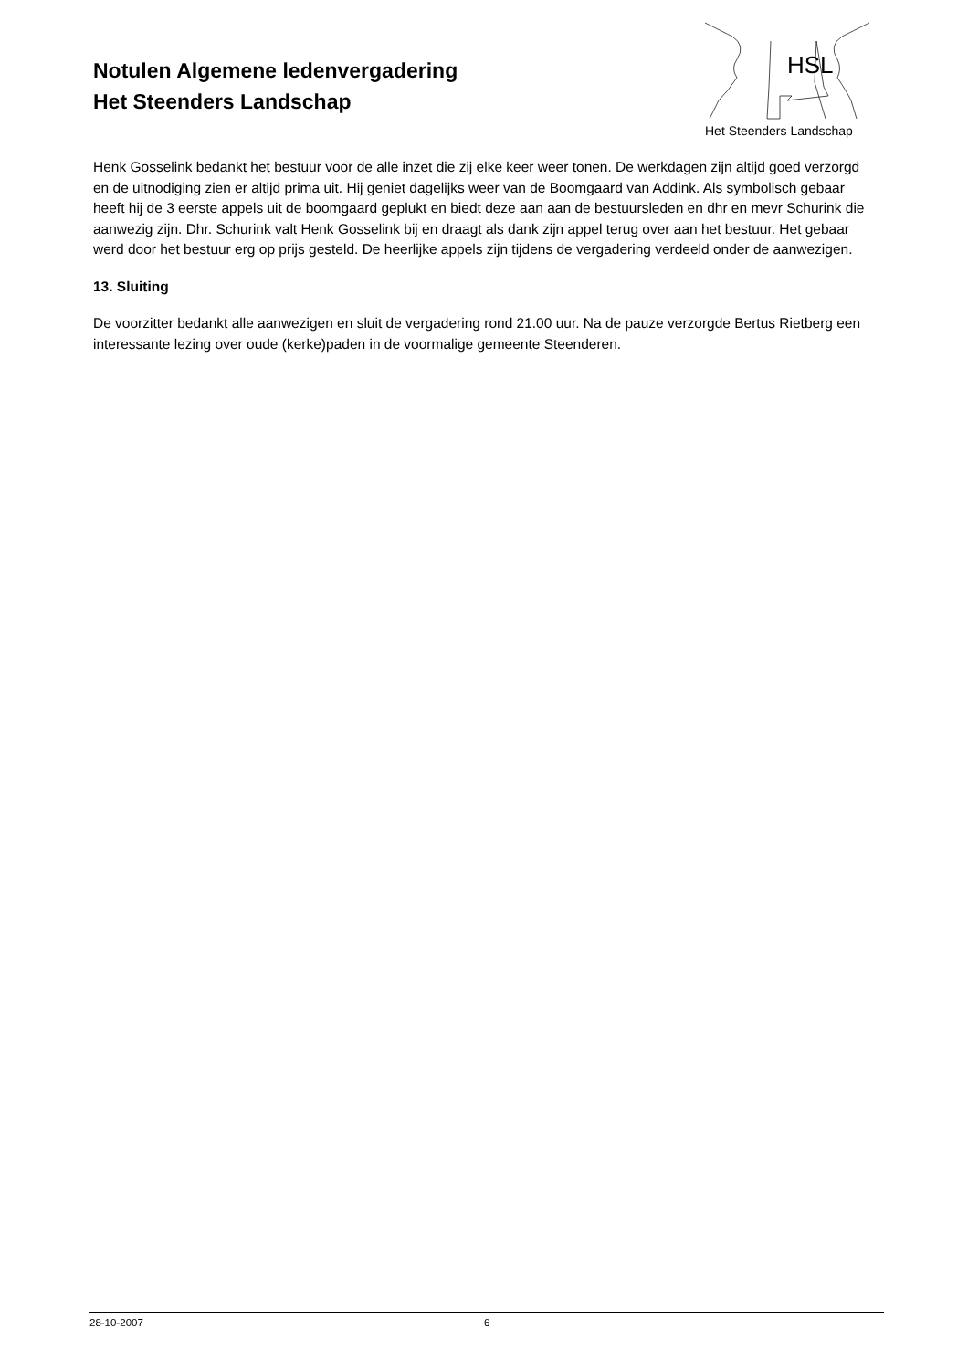Notulen Algemene ledenvergadering
Het Steenders Landschap
HSL
Het Steenders Landschap
Henk Gosselink bedankt het bestuur voor de alle inzet die zij elke keer weer tonen. De werkdagen zijn altijd goed verzorgd en de uitnodiging zien er altijd prima uit. Hij geniet dagelijks weer van de Boomgaard van Addink. Als symbolisch gebaar heeft hij de 3 eerste appels uit de boomgaard geplukt en biedt deze aan aan de bestuursleden en dhr en mevr Schurink die aanwezig zijn. Dhr. Schurink valt Henk Gosselink bij en draagt als dank zijn appel terug over aan het bestuur. Het gebaar werd door het bestuur erg op prijs gesteld. De heerlijke appels zijn tijdens de vergadering verdeeld onder de aanwezigen.
13. Sluiting
De voorzitter bedankt alle aanwezigen en sluit de vergadering rond 21.00 uur. Na de pauze verzorgde Bertus Rietberg een interessante lezing over oude (kerke)paden in de voormalige gemeente Steenderen.
28-10-2007 6